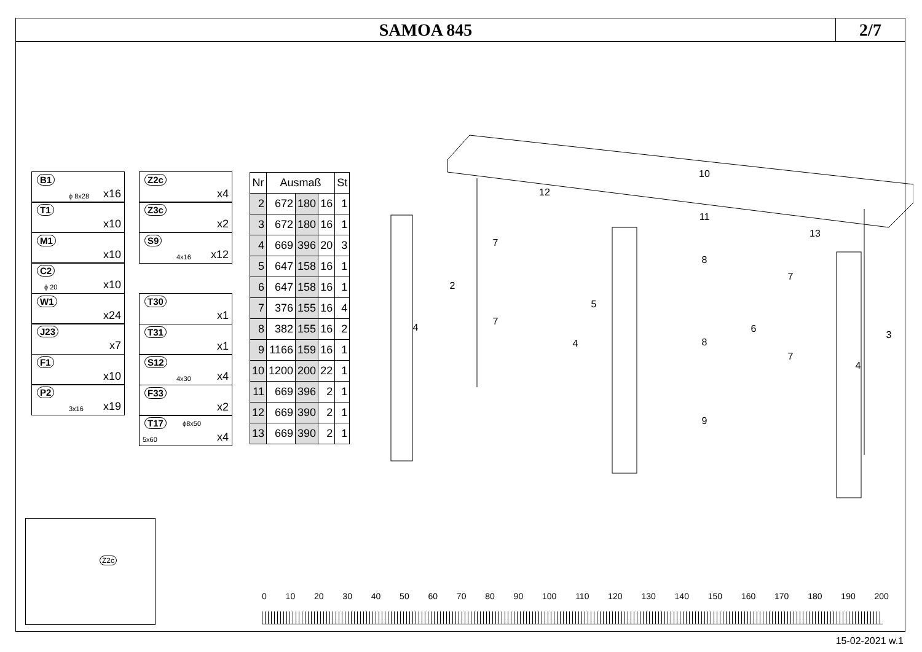SAMOA 845 2/7
B1
ϕ 8x28 x16
T1
x10
M1
x10
C2
ϕ 20 x10
W1
x24
J23
x7
F1
x10
P2
3x16 x19
Z2c
x4
Z3c
x2
S9
4x16 x12
T30
x1
T31
x1
S12
4x30 x4
F33
x2
T17 ϕ8x50
5x60 x4
| Nr | Ausmaß | | | St |
| --- | --- | --- | --- | --- |
| 2 | 672 | 180 | 16 | 1 |
| 3 | 672 | 180 | 16 | 1 |
| 4 | 669 | 396 | 20 | 3 |
| 5 | 647 | 158 | 16 | 1 |
| 6 | 647 | 158 | 16 | 1 |
| 7 | 376 | 155 | 16 | 4 |
| 8 | 382 | 155 | 16 | 2 |
| 9 | 1166 | 159 | 16 | 1 |
| 10 | 1200 | 200 | 22 | 1 |
| 11 | 669 | 396 | 2 | 1 |
| 12 | 669 | 390 | 2 | 1 |
| 13 | 669 | 390 | 2 | 1 |
10
12
11
13
7
8
7
2
5
7
4
6
3
4
8
7
4
9
Z2c
0 10 20 30 40 50 60 70 80 90 100 110 120 130 140 150 160 170 180 190 200
15-02-2021 w.1